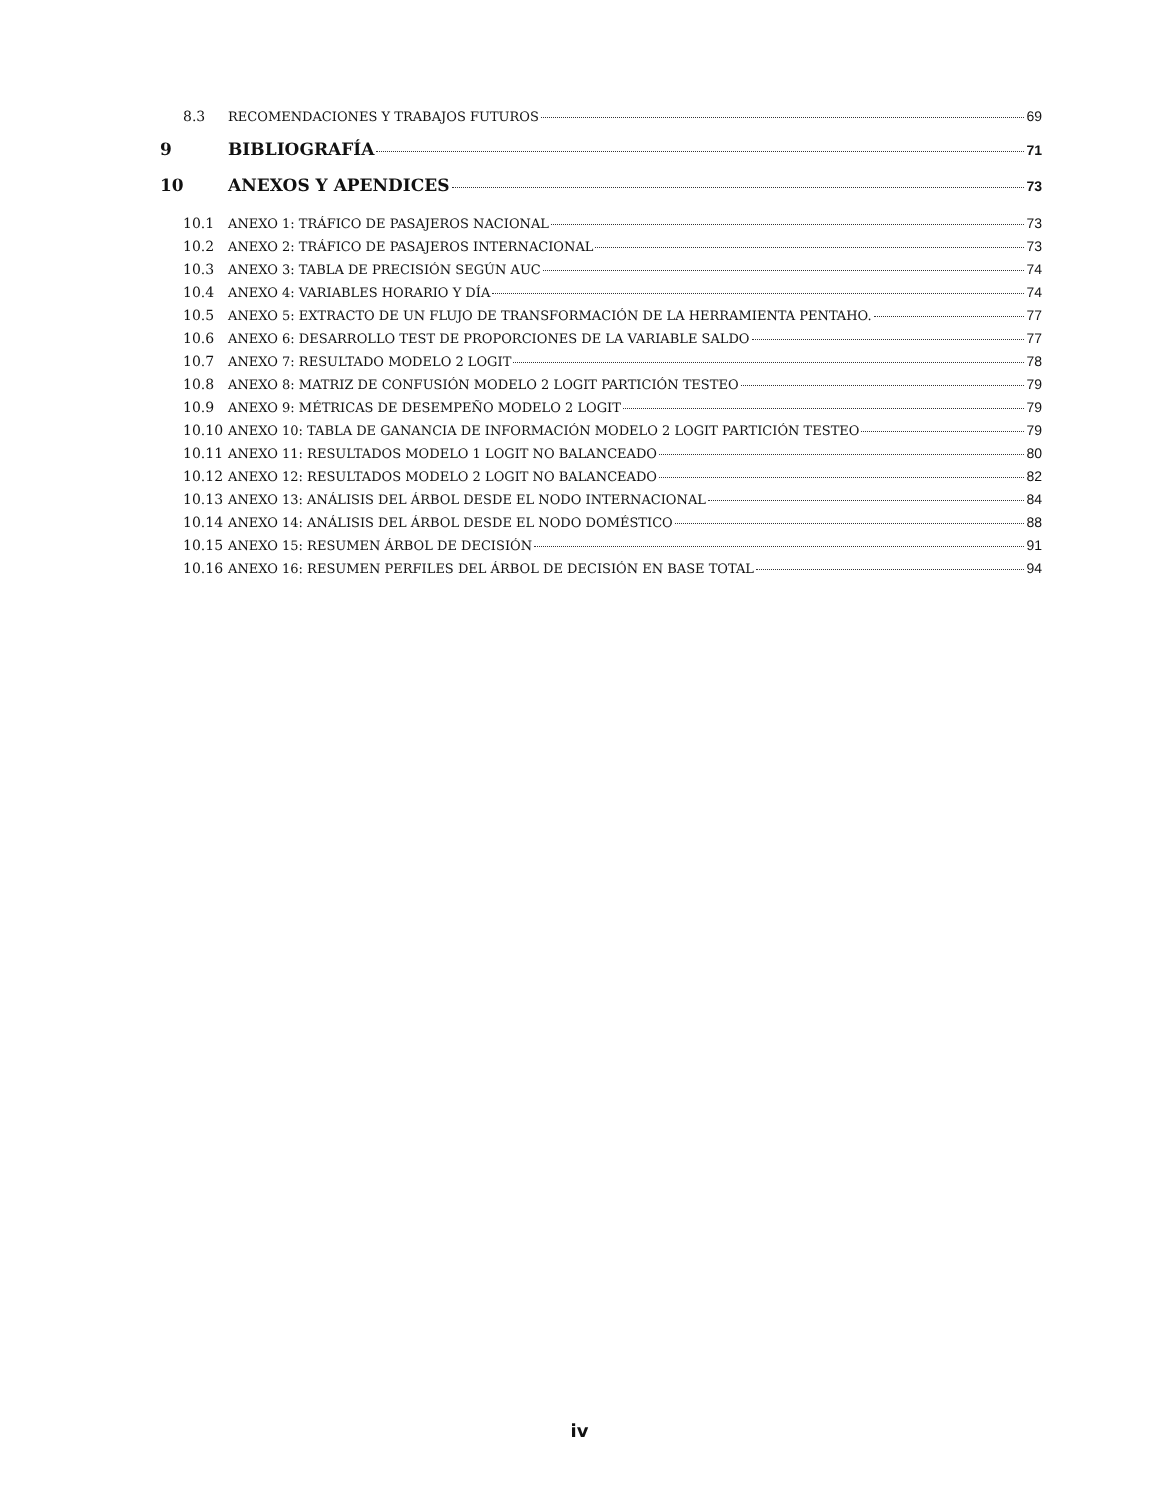8.3 RECOMENDACIONES Y TRABAJOS FUTUROS 69
9 BIBLIOGRAFÍA 71
10 ANEXOS Y APENDICES 73
10.1 ANEXO 1: TRÁFICO DE PASAJEROS NACIONAL 73
10.2 ANEXO 2: TRÁFICO DE PASAJEROS INTERNACIONAL 73
10.3 ANEXO 3: TABLA DE PRECISIÓN SEGÚN AUC 74
10.4 ANEXO 4: VARIABLES HORARIO Y DÍA 74
10.5 ANEXO 5: EXTRACTO DE UN FLUJO DE TRANSFORMACIÓN DE LA HERRAMIENTA PENTAHO. 77
10.6 ANEXO 6: DESARROLLO TEST DE PROPORCIONES DE LA VARIABLE SALDO 77
10.7 ANEXO 7: RESULTADO MODELO 2 LOGIT 78
10.8 ANEXO 8: MATRIZ DE CONFUSIÓN MODELO 2 LOGIT PARTICIÓN TESTEO 79
10.9 ANEXO 9: MÉTRICAS DE DESEMPEÑO MODELO 2 LOGIT 79
10.10 ANEXO 10: TABLA DE GANANCIA DE INFORMACIÓN MODELO 2 LOGIT PARTICIÓN TESTEO 79
10.11 ANEXO 11: RESULTADOS MODELO 1 LOGIT NO BALANCEADO 80
10.12 ANEXO 12: RESULTADOS MODELO 2 LOGIT NO BALANCEADO 82
10.13 ANEXO 13: ANÁLISIS DEL ÁRBOL DESDE EL NODO INTERNACIONAL 84
10.14 ANEXO 14: ANÁLISIS DEL ÁRBOL DESDE EL NODO DOMÉSTICO 88
10.15 ANEXO 15: RESUMEN ÁRBOL DE DECISIÓN 91
10.16 ANEXO 16: RESUMEN PERFILES DEL ÁRBOL DE DECISIÓN EN BASE TOTAL 94
iv